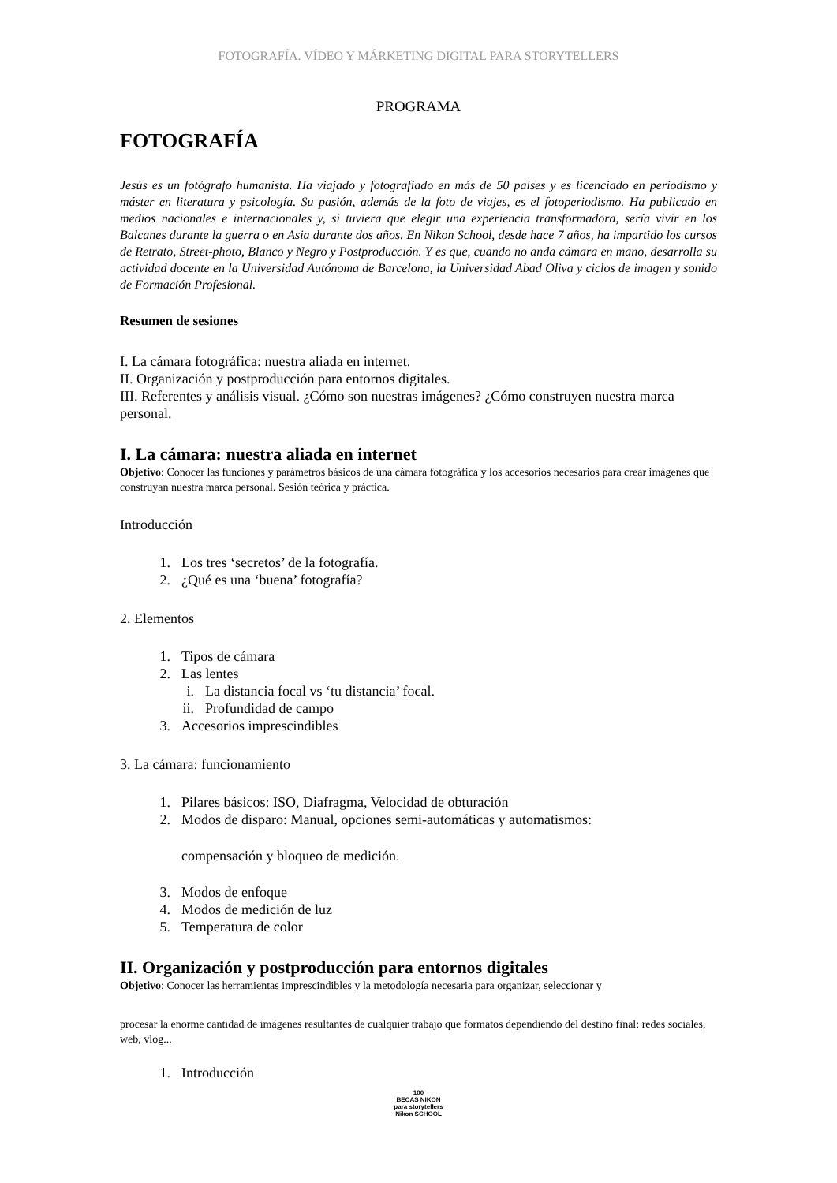FOTOGRAFÍA. VÍDEO Y MÁRKETING DIGITAL PARA STORYTELLERS
PROGRAMA
FOTOGRAFÍA
Jesús es un fotógrafo humanista. Ha viajado y fotografiado en más de 50 países y es licenciado en periodismo y máster en literatura y psicología. Su pasión, además de la foto de viajes, es el fotoperiodismo. Ha publicado en medios nacionales e internacionales y, si tuviera que elegir una experiencia transformadora, sería vivir en los Balcanes durante la guerra o en Asia durante dos años. En Nikon School, desde hace 7 años, ha impartido los cursos de Retrato, Street-photo, Blanco y Negro y Postproducción. Y es que, cuando no anda cámara en mano, desarrolla su actividad docente en la Universidad Autónoma de Barcelona, la Universidad Abad Oliva y ciclos de imagen y sonido de Formación Profesional.
Resumen de sesiones
I. La cámara fotográfica: nuestra aliada en internet.
II. Organización y postproducción para entornos digitales.
III. Referentes y análisis visual. ¿Cómo son nuestras imágenes? ¿Cómo construyen nuestra marca personal.
I. La cámara: nuestra aliada en internet
Objetivo: Conocer las funciones y parámetros básicos de una cámara fotográfica y los accesorios necesarios para crear imágenes que construyan nuestra marca personal. Sesión teórica y práctica.
Introducción
1. Los tres ‘secretos’ de la fotografía.
2. ¿Qué es una ‘buena’ fotografía?
2. Elementos
1. Tipos de cámara
2. Las lentes
i. La distancia focal vs ‘tu distancia’ focal.
ii. Profundidad de campo
3. Accesorios imprescindibles
3. La cámara: funcionamiento
1. Pilares básicos: ISO, Diafragma, Velocidad de obturación
2. Modos de disparo: Manual, opciones semi-automáticas y automatismos:
compensación y bloqueo de medición.
3. Modos de enfoque
4. Modos de medición de luz
5. Temperatura de color
II. Organización y postproducción para entornos digitales
Objetivo: Conocer las herramientas imprescindibles y la metodología necesaria para organizar, seleccionar y
procesar la enorme cantidad de imágenes resultantes de cualquier trabajo que formatos dependiendo del destino final: redes sociales, web, vlog...
1. Introducción
100
BECAS NIKON
para storytellers
Nikon SCHOOL